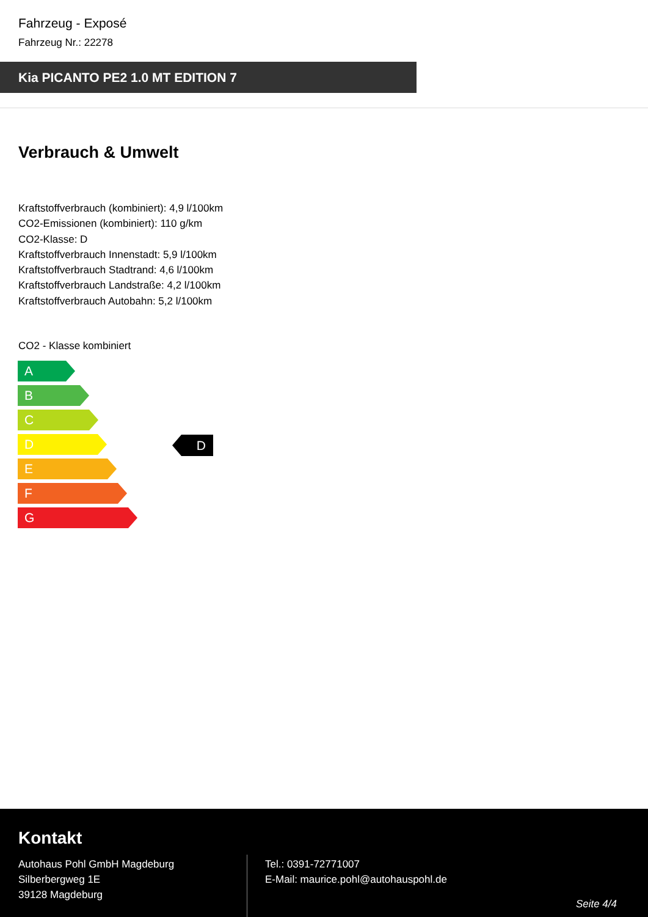Fahrzeug - Exposé
Fahrzeug Nr.: 22278
Kia PICANTO PE2 1.0 MT EDITION 7
Verbrauch & Umwelt
Kraftstoffverbrauch (kombiniert): 4,9 l/100km
CO2-Emissionen (kombiniert): 110 g/km
CO2-Klasse: D
Kraftstoffverbrauch Innenstadt: 5,9 l/100km
Kraftstoffverbrauch Stadtrand: 4,6 l/100km
Kraftstoffverbrauch Landstraße: 4,2 l/100km
Kraftstoffverbrauch Autobahn: 5,2 l/100km
CO2 - Klasse kombiniert
A
B
C
D
E
F
G
D
Kontakt
Autohaus Pohl GmbH Magdeburg
Silberbergweg 1E
39128 Magdeburg
Tel.: 0391-72771007
E-Mail: maurice.pohl@autohauspohl.de
Seite 4/4